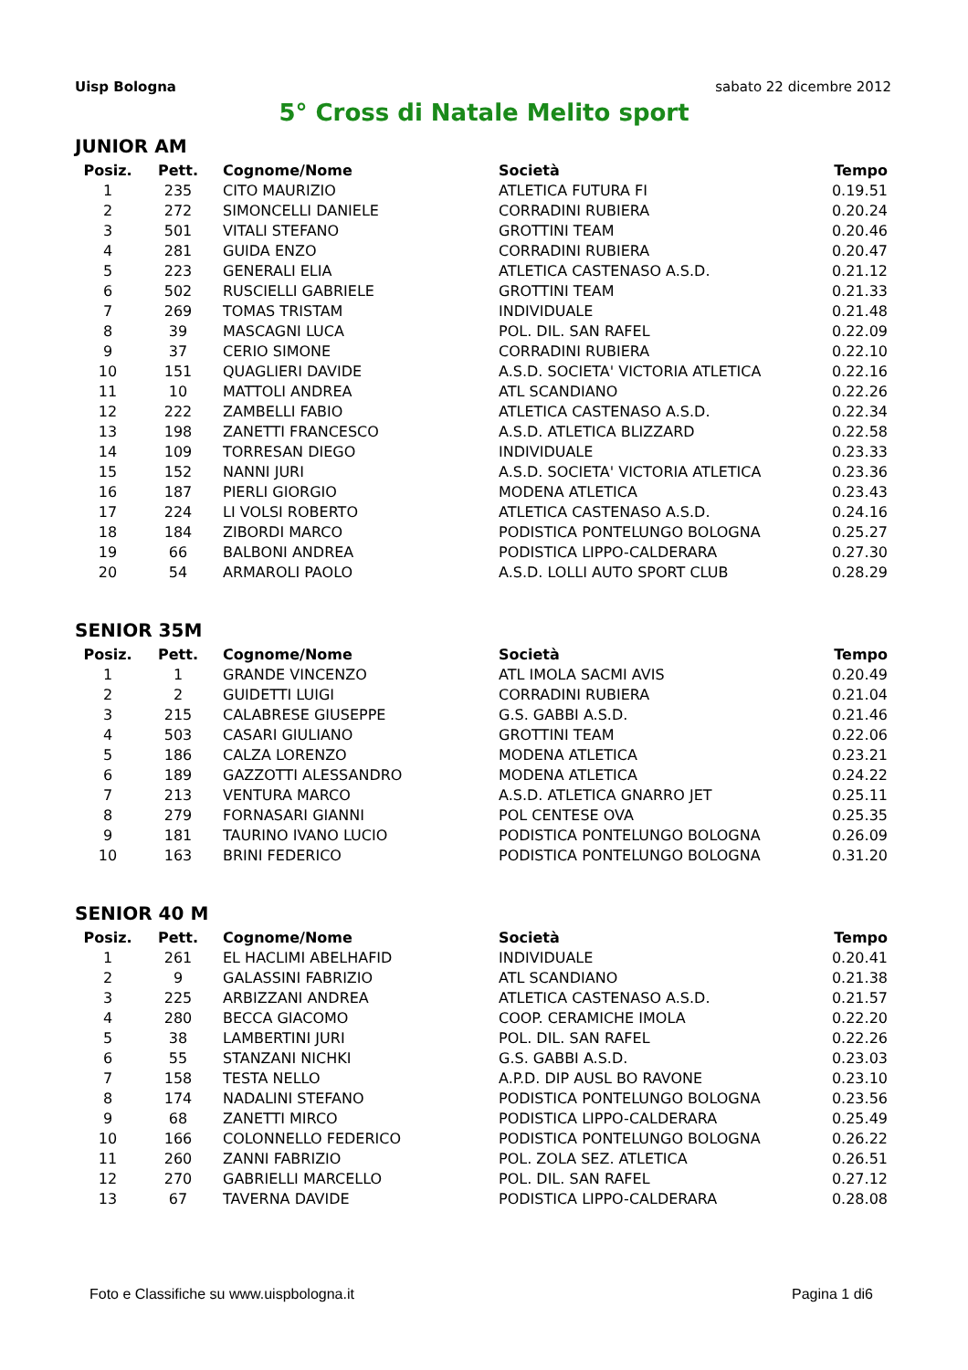Uisp Bologna sabato 22 dicembre 2012
5° Cross di Natale Melito sport
JUNIOR AM
| Posiz. | Pett. | Cognome/Nome | Società | Tempo |
| --- | --- | --- | --- | --- |
| 1 | 235 | CITO MAURIZIO | ATLETICA FUTURA FI | 0.19.51 |
| 2 | 272 | SIMONCELLI DANIELE | CORRADINI RUBIERA | 0.20.24 |
| 3 | 501 | VITALI STEFANO | GROTTINI TEAM | 0.20.46 |
| 4 | 281 | GUIDA ENZO | CORRADINI RUBIERA | 0.20.47 |
| 5 | 223 | GENERALI ELIA | ATLETICA CASTENASO A.S.D. | 0.21.12 |
| 6 | 502 | RUSCIELLI GABRIELE | GROTTINI TEAM | 0.21.33 |
| 7 | 269 | TOMAS TRISTAM | INDIVIDUALE | 0.21.48 |
| 8 | 39 | MASCAGNI LUCA | POL. DIL. SAN RAFEL | 0.22.09 |
| 9 | 37 | CERIO SIMONE | CORRADINI RUBIERA | 0.22.10 |
| 10 | 151 | QUAGLIERI DAVIDE | A.S.D. SOCIETA' VICTORIA ATLETICA | 0.22.16 |
| 11 | 10 | MATTOLI ANDREA | ATL SCANDIANO | 0.22.26 |
| 12 | 222 | ZAMBELLI FABIO | ATLETICA CASTENASO A.S.D. | 0.22.34 |
| 13 | 198 | ZANETTI FRANCESCO | A.S.D. ATLETICA BLIZZARD | 0.22.58 |
| 14 | 109 | TORRESAN DIEGO | INDIVIDUALE | 0.23.33 |
| 15 | 152 | NANNI JURI | A.S.D. SOCIETA' VICTORIA ATLETICA | 0.23.36 |
| 16 | 187 | PIERLI GIORGIO | MODENA ATLETICA | 0.23.43 |
| 17 | 224 | LI VOLSI ROBERTO | ATLETICA CASTENASO A.S.D. | 0.24.16 |
| 18 | 184 | ZIBORDI MARCO | PODISTICA PONTELUNGO BOLOGNA | 0.25.27 |
| 19 | 66 | BALBONI ANDREA | PODISTICA LIPPO-CALDERARA | 0.27.30 |
| 20 | 54 | ARMAROLI PAOLO | A.S.D. LOLLI AUTO SPORT CLUB | 0.28.29 |
SENIOR 35M
| Posiz. | Pett. | Cognome/Nome | Società | Tempo |
| --- | --- | --- | --- | --- |
| 1 | 1 | GRANDE VINCENZO | ATL IMOLA SACMI AVIS | 0.20.49 |
| 2 | 2 | GUIDETTI LUIGI | CORRADINI RUBIERA | 0.21.04 |
| 3 | 215 | CALABRESE GIUSEPPE | G.S. GABBI A.S.D. | 0.21.46 |
| 4 | 503 | CASARI GIULIANO | GROTTINI TEAM | 0.22.06 |
| 5 | 186 | CALZA LORENZO | MODENA ATLETICA | 0.23.21 |
| 6 | 189 | GAZZOTTI ALESSANDRO | MODENA ATLETICA | 0.24.22 |
| 7 | 213 | VENTURA MARCO | A.S.D. ATLETICA GNARRO JET | 0.25.11 |
| 8 | 279 | FORNASARI GIANNI | POL CENTESE OVA | 0.25.35 |
| 9 | 181 | TAURINO IVANO LUCIO | PODISTICA PONTELUNGO BOLOGNA | 0.26.09 |
| 10 | 163 | BRINI FEDERICO | PODISTICA PONTELUNGO BOLOGNA | 0.31.20 |
SENIOR 40 M
| Posiz. | Pett. | Cognome/Nome | Società | Tempo |
| --- | --- | --- | --- | --- |
| 1 | 261 | EL HACLIMI ABELHAFID | INDIVIDUALE | 0.20.41 |
| 2 | 9 | GALASSINI FABRIZIO | ATL SCANDIANO | 0.21.38 |
| 3 | 225 | ARBIZZANI ANDREA | ATLETICA CASTENASO A.S.D. | 0.21.57 |
| 4 | 280 | BECCA GIACOMO | COOP. CERAMICHE IMOLA | 0.22.20 |
| 5 | 38 | LAMBERTINI JURI | POL. DIL. SAN RAFEL | 0.22.26 |
| 6 | 55 | STANZANI NICHKI | G.S. GABBI A.S.D. | 0.23.03 |
| 7 | 158 | TESTA NELLO | A.P.D. DIP AUSL BO RAVONE | 0.23.10 |
| 8 | 174 | NADALINI STEFANO | PODISTICA PONTELUNGO BOLOGNA | 0.23.56 |
| 9 | 68 | ZANETTI MIRCO | PODISTICA LIPPO-CALDERARA | 0.25.49 |
| 10 | 166 | COLONNELLO FEDERICO | PODISTICA PONTELUNGO BOLOGNA | 0.26.22 |
| 11 | 260 | ZANNI FABRIZIO | POL. ZOLA SEZ. ATLETICA | 0.26.51 |
| 12 | 270 | GABRIELLI MARCELLO | POL. DIL. SAN RAFEL | 0.27.12 |
| 13 | 67 | TAVERNA DAVIDE | PODISTICA LIPPO-CALDERARA | 0.28.08 |
Foto e Classifiche su www.uispbologna.it Pagina 1 di6